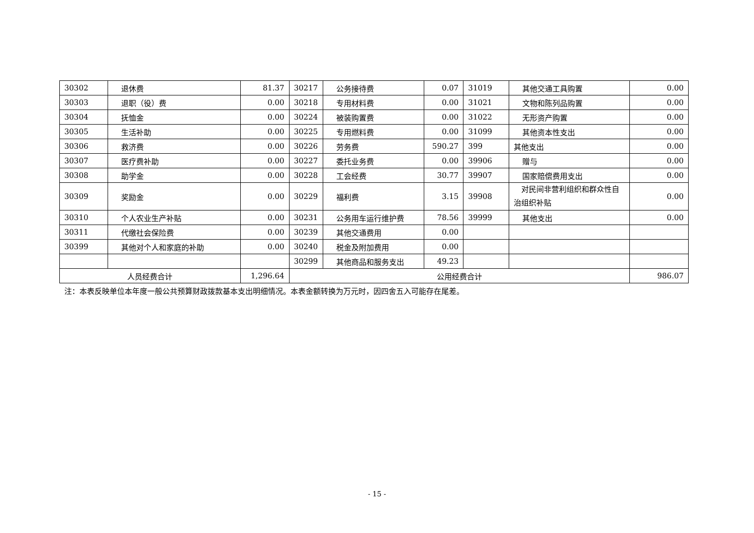| 30302 | 退休费 | 81.37 | 30217 | 公务接待费 | 0.07 | 31019 | 其他交通工具购置 | 0.00 |
| 30303 | 退职（役）费 | 0.00 | 30218 | 专用材料费 | 0.00 | 31021 | 文物和陈列品购置 | 0.00 |
| 30304 | 抚恤金 | 0.00 | 30224 | 被装购置费 | 0.00 | 31022 | 无形资产购置 | 0.00 |
| 30305 | 生活补助 | 0.00 | 30225 | 专用燃料费 | 0.00 | 31099 | 其他资本性支出 | 0.00 |
| 30306 | 救济费 | 0.00 | 30226 | 劳务费 | 590.27 | 399 | 其他支出 | 0.00 |
| 30307 | 医疗费补助 | 0.00 | 30227 | 委托业务费 | 0.00 | 39906 | 赠与 | 0.00 |
| 30308 | 助学金 | 0.00 | 30228 | 工会经费 | 30.77 | 39907 | 国家赔偿费用支出 | 0.00 |
| 30309 | 奖励金 | 0.00 | 30229 | 福利费 | 3.15 | 39908 | 对民间非营利组织和群众性自治组织补贴 | 0.00 |
| 30310 | 个人农业生产补贴 | 0.00 | 30231 | 公务用车运行维护费 | 78.56 | 39999 | 其他支出 | 0.00 |
| 30311 | 代缴社会保险费 | 0.00 | 30239 | 其他交通费用 | 0.00 | | | |
| 30399 | 其他对个人和家庭的补助 | 0.00 | 30240 | 税金及附加费用 | 0.00 | | | |
| | | | 30299 | 其他商品和服务支出 | 49.23 | | | |
| 人员经费合计 | | 1,296.64 | 公用经费合计 | | | | | 986.07 |
注：本表反映单位本年度一般公共预算财政拨款基本支出明细情况。本表金额转换为万元时，因四舍五入可能存在尾差。
- 15 -